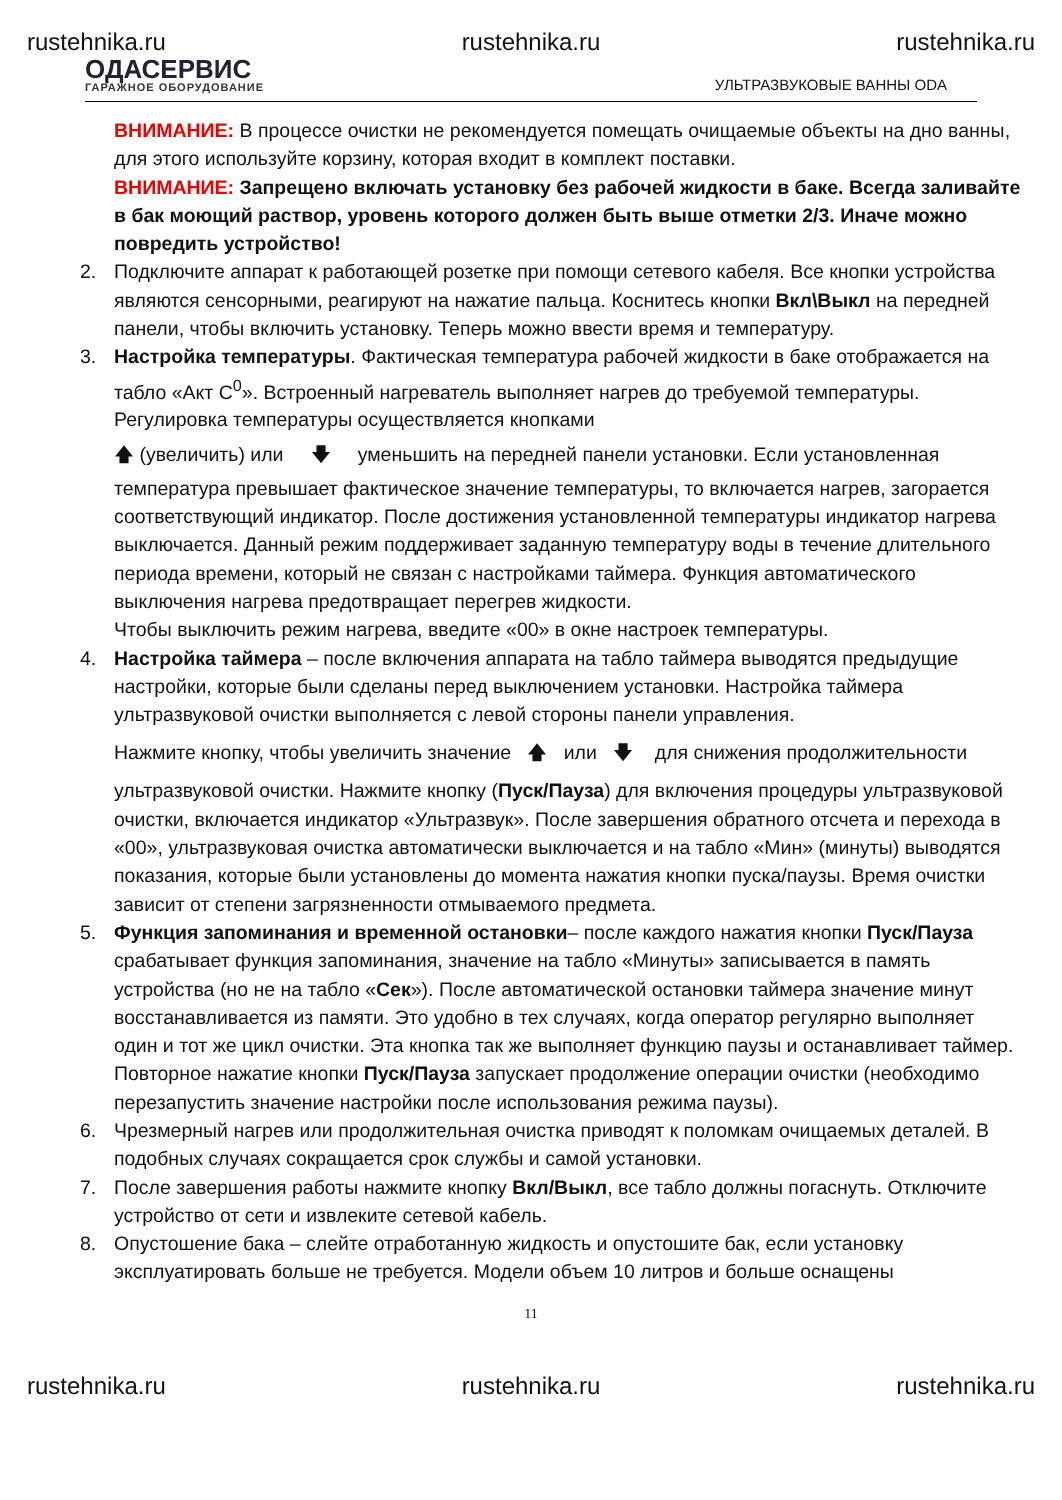rustehnika.ru rustehnika.ru rustehnika.ru
ОДАСЕРВИС
ГАРАЖНОЕ ОБОРУДОВАНИЕ
УЛЬТРАЗВУКОВЫЕ ВАННЫ ODA
ВНИМАНИЕ: В процессе очистки не рекомендуется помещать очищаемые объекты на дно ванны, для этого используйте корзину, которая входит в комплект поставки.
ВНИМАНИЕ: Запрещено включать установку без рабочей жидкости в баке. Всегда заливайте в бак моющий раствор, уровень которого должен быть выше отметки 2/3. Иначе можно повредить устройство!
2. Подключите аппарат к работающей розетке при помощи сетевого кабеля. Все кнопки устройства являются сенсорными, реагируют на нажатие пальца. Коснитесь кнопки Вкл\Выкл на передней панели, чтобы включить установку. Теперь можно ввести время и температуру.
3. Настройка температуры. Фактическая температура рабочей жидкости в баке отображается на табло «Акт С<sup>0</sup>». Встроенный нагреватель выполняет нагрев до требуемой температуры. Регулировка температуры осуществляется кнопками
🡅 (увеличить) или 🡇 уменьшить на передней панели установки. Если установленная температура превышает фактическое значение температуры, то включается нагрев, загорается соответствующий индикатор. После достижения установленной температуры индикатор нагрева выключается. Данный режим поддерживает заданную температуру воды в течение длительного периода времени, который не связан с настройками таймера. Функция автоматического выключения нагрева предотвращает перегрев жидкости.
Чтобы выключить режим нагрева, введите «00» в окне настроек температуры.
4. Настройка таймера – после включения аппарата на табло таймера выводятся предыдущие настройки, которые были сделаны перед выключением установки. Настройка таймера ультразвуковой очистки выполняется с левой стороны панели управления.
Нажмите кнопку, чтобы увеличить значение 🡅 или 🡇 для снижения продолжительности ультразвуковой очистки. Нажмите кнопку (Пуск/Пауза) для включения процедуры ультразвуковой очистки, включается индикатор «Ультразвук». После завершения обратного отсчета и перехода в «00», ультразвуковая очистка автоматически выключается и на табло «Мин» (минуты) выводятся показания, которые были установлены до момента нажатия кнопки пуска/паузы. Время очистки зависит от степени загрязненности отмываемого предмета.
5. Функция запоминания и временной остановки– после каждого нажатия кнопки Пуск/Пауза срабатывает функция запоминания, значение на табло «Минуты» записывается в память устройства (но не на табло «Сек»). После автоматической остановки таймера значение минут восстанавливается из памяти. Это удобно в тех случаях, когда оператор регулярно выполняет один и тот же цикл очистки. Эта кнопка так же выполняет функцию паузы и останавливает таймер. Повторное нажатие кнопки Пуск/Пауза запускает продолжение операции очистки (необходимо перезапустить значение настройки после использования режима паузы).
6. Чрезмерный нагрев или продолжительная очистка приводят к поломкам очищаемых деталей. В подобных случаях сокращается срок службы и самой установки.
7. После завершения работы нажмите кнопку Вкл/Выкл, все табло должны погаснуть. Отключите устройство от сети и извлеките сетевой кабель.
8. Опустошение бака – слейте отработанную жидкость и опустошите бак, если установку эксплуатировать больше не требуется. Модели объем 10 литров и больше оснащены
11
rustehnika.ru rustehnika.ru rustehnika.ru